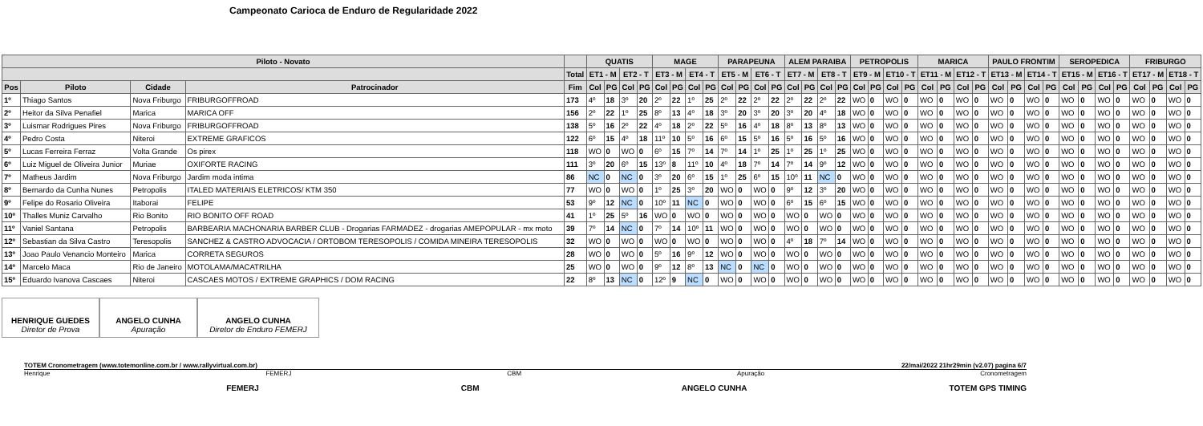Campeonato Carioca de Enduro de Regularidade 2022
| Piloto - Novato | | | | | QUATIS | | | | MAGE | | | | PARAPEUNA | | | | ALEM PARAIBA | | | | PETROPOLIS | | | | MARICA | | | | PAULO FRONTIM | | | | SEROPEDICA | | | | FRIBURGO | | | |
| --- | --- | --- | --- | --- | --- | --- | --- | --- | --- | --- | --- | --- | --- | --- | --- | --- | --- | --- | --- | --- | --- | --- | --- | --- | --- | --- | --- | --- | --- | --- | --- | --- | --- | --- | --- | --- | --- | --- | --- | --- |
| | | | | Total | ET1 - M | | ET2 - T | | ET3 - M | | ET4 - T | | ET5 - M | | ET6 - T | | ET7 - M | | ET8 - T | | ET9 - M | | ET10 - T | | ET11 - M | | ET12 - T | | ET13 - M | | ET14 - T | | ET15 - M | | ET16 - T | | ET17 - M | | ET18 - T | |
| Pos | Piloto | Cidade | Patrocinador | Fim | Col | PG | Col | PG | Col | PG | Col | PG | Col | PG | Col | PG | Col | PG | Col | PG | Col | PG | Col | PG | Col | PG | Col | PG | Col | PG | Col | PG | Col | PG | Col | PG | Col | PG | Col | PG |
| 1º | Thiago Santos | Nova Friburgo | FRIBURGOFFROAD | 173 | 4º | 18 | 3º | 20 | 2º | 22 | 1º | 25 | 2º | 22 | 2º | 22 | 2º | 22 | 2º | 22 | WO | 0 | WO | 0 | WO | 0 | WO | 0 | WO | 0 | WO | 0 | WO | 0 | WO | 0 | WO | 0 | WO | 0 |
| 2º | Heitor da Silva Penafiel | Marica | MARICA OFF | 156 | 2º | 22 | 1º | 25 | 8º | 13 | 4º | 18 | 3º | 20 | 3º | 20 | 3º | 20 | 4º | 18 | WO | 0 | WO | 0 | WO | 0 | WO | 0 | WO | 0 | WO | 0 | WO | 0 | WO | 0 | WO | 0 | WO | 0 |
| 3º | Luismar Rodrigues Pires | Nova Friburgo | FRIBURGOFFROAD | 138 | 5º | 16 | 2º | 22 | 4º | 18 | 2º | 22 | 5º | 16 | 4º | 18 | 8º | 13 | 8º | 13 | WO | 0 | WO | 0 | WO | 0 | WO | 0 | WO | 0 | WO | 0 | WO | 0 | WO | 0 | WO | 0 | WO | 0 |
| 4º | Pedro Costa | Niteroi | EXTREME GRAFICOS | 122 | 6º | 15 | 4º | 18 | 11º | 10 | 5º | 16 | 6º | 15 | 5º | 16 | 5º | 16 | 5º | 16 | WO | 0 | WO | 0 | WO | 0 | WO | 0 | WO | 0 | WO | 0 | WO | 0 | WO | 0 | WO | 0 | WO | 0 |
| 5º | Lucas Ferreira Ferraz | Volta Grande | Os pirex | 118 | WO | 0 | WO | 0 | 6º | 15 | 7º | 14 | 7º | 14 | 1º | 25 | 1º | 25 | 1º | 25 | WO | 0 | WO | 0 | WO | 0 | WO | 0 | WO | 0 | WO | 0 | WO | 0 | WO | 0 | WO | 0 | WO | 0 |
| 6º | Luiz Miguel de Oliveira Junior | Muriae | OXIFORTE RACING | 111 | 3º | 20 | 6º | 15 | 13º | 8 | 11º | 10 | 4º | 18 | 7º | 14 | 7º | 14 | 9º | 12 | WO | 0 | WO | 0 | WO | 0 | WO | 0 | WO | 0 | WO | 0 | WO | 0 | WO | 0 | WO | 0 | WO | 0 |
| 7º | Matheus Jardim | Nova Friburgo | Jardim moda intima | 86 | NC | 0 | NC | 0 | 3º | 20 | 6º | 15 | 1º | 25 | 6º | 15 | 10º | 11 | NC | 0 | WO | 0 | WO | 0 | WO | 0 | WO | 0 | WO | 0 | WO | 0 | WO | 0 | WO | 0 | WO | 0 | WO | 0 |
| 8º | Bernardo da Cunha Nunes | Petropolis | ITALED MATERIAIS ELETRICOS/ KTM 350 | 77 | WO | 0 | WO | 0 | 1º | 25 | 3º | 20 | WO | 0 | WO | 0 | 9º | 12 | 3º | 20 | WO | 0 | WO | 0 | WO | 0 | WO | 0 | WO | 0 | WO | 0 | WO | 0 | WO | 0 | WO | 0 | WO | 0 |
| 9º | Felipe do Rosario Oliveira | Itaborai | FELIPE | 53 | 9º | 12 | NC | 0 | 10º | 11 | NC | 0 | WO | 0 | WO | 0 | 6º | 15 | 6º | 15 | WO | 0 | WO | 0 | WO | 0 | WO | 0 | WO | 0 | WO | 0 | WO | 0 | WO | 0 | WO | 0 | WO | 0 |
| 10º | Thalles Muniz Carvalho | Rio Bonito | RIO BONITO OFF ROAD | 41 | 1º | 25 | 5º | 16 | WO | 0 | WO | 0 | WO | 0 | WO | 0 | WO | 0 | WO | 0 | WO | 0 | WO | 0 | WO | 0 | WO | 0 | WO | 0 | WO | 0 | WO | 0 | WO | 0 | WO | 0 | WO | 0 |
| 11º | Vaniel Santana | Petropolis | BARBEARIA MACHONARIA BARBER CLUB - Drogarias FARMADEZ - drogarias AMEPOPULAR - mx moto | 39 | 7º | 14 | NC | 0 | 7º | 14 | 10º | 11 | WO | 0 | WO | 0 | WO | 0 | WO | 0 | WO | 0 | WO | 0 | WO | 0 | WO | 0 | WO | 0 | WO | 0 | WO | 0 | WO | 0 | WO | 0 | WO | 0 |
| 12º | Sebastian da Silva Castro | Teresopolis | SANCHEZ & CASTRO ADVOCACIA / ORTOBOM TERESOPOLIS / COMIDA MINEIRA TERESOPOLIS | 32 | WO | 0 | WO | 0 | WO | 0 | WO | 0 | WO | 0 | WO | 0 | 4º | 18 | 7º | 14 | WO | 0 | WO | 0 | WO | 0 | WO | 0 | WO | 0 | WO | 0 | WO | 0 | WO | 0 | WO | 0 | WO | 0 |
| 13º | Joao Paulo Venancio Monteiro | Marica | CORRETA SEGUROS | 28 | WO | 0 | WO | 0 | 5º | 16 | 9º | 12 | WO | 0 | WO | 0 | WO | 0 | WO | 0 | WO | 0 | WO | 0 | WO | 0 | WO | 0 | WO | 0 | WO | 0 | WO | 0 | WO | 0 | WO | 0 | WO | 0 |
| 14º | Marcelo Maca | Rio de Janeiro | MOTOLAMA/MACATRILHA | 25 | WO | 0 | WO | 0 | 9º | 12 | 8º | 13 | NC | 0 | NC | 0 | WO | 0 | WO | 0 | WO | 0 | WO | 0 | WO | 0 | WO | 0 | WO | 0 | WO | 0 | WO | 0 | WO | 0 | WO | 0 | WO | 0 |
| 15º | Eduardo Ivanova Cascaes | Niteroi | CASCAES MOTOS / EXTREME GRAPHICS / DOM RACING | 22 | 8º | 13 | NC | 0 | 12º | 9 | NC | 0 | WO | 0 | WO | 0 | WO | 0 | WO | 0 | WO | 0 | WO | 0 | WO | 0 | WO | 0 | WO | 0 | WO | 0 | WO | 0 | WO | 0 | WO | 0 | WO | 0 |
HENRIQUE GUEDES
Diretor de Prova
ANGELO CUNHA
Apuração
ANGELO CUNHA
Diretor de Enduro FEMERJ
TOTEM Cronometragem (www.totemonline.com.br / www.rallyvirtual.com.br) 22/mai/2022 21hr29min (v2.07) pagina 6/7
Henrique FEMERJ CBM Apuração Cronometragem
FEMERJ CBM ANGELO CUNHA TOTEM GPS TIMING